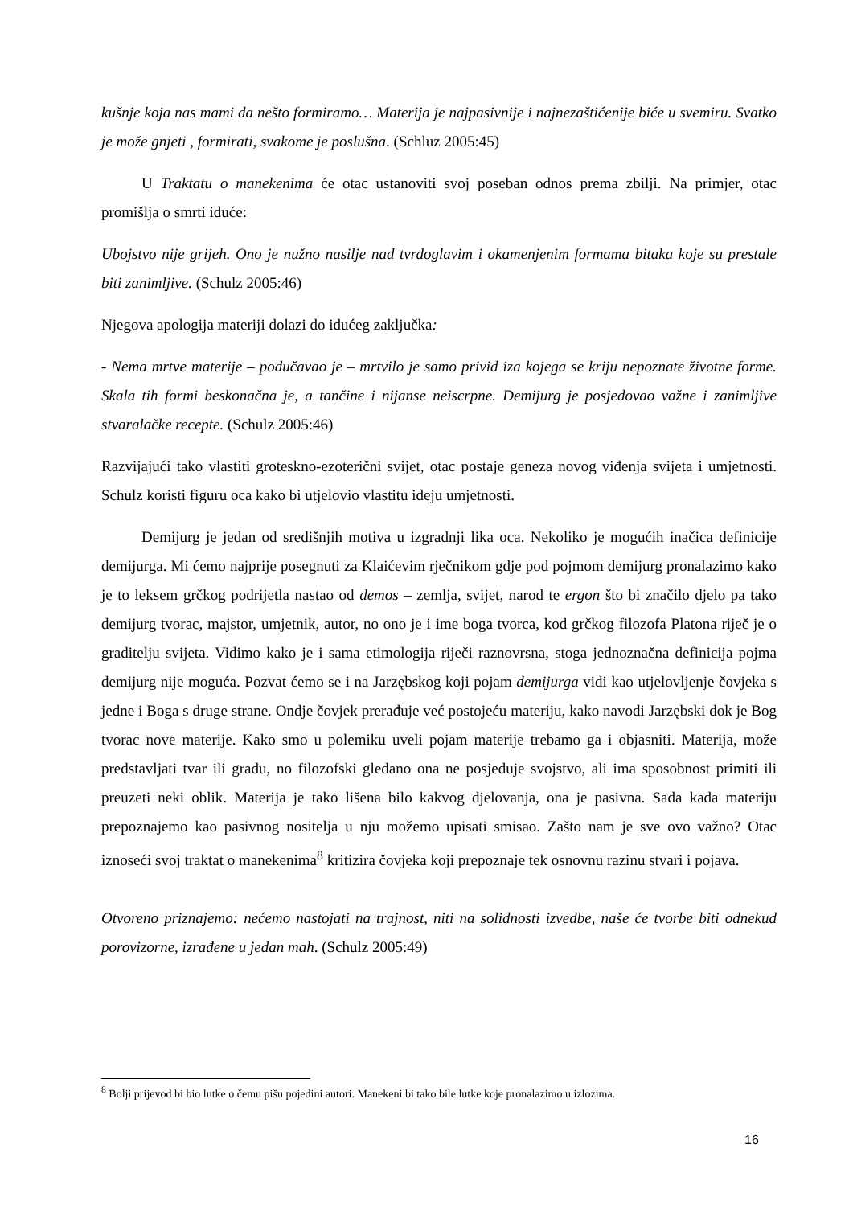kušnje koja nas mami da nešto formiramo… Materija je najpasivnije i najnezaštićenije biće u svemiru. Svatko je može gnjeti , formirati, svakome je poslušna. (Schluz 2005:45)
U Traktatu o manekenima će otac ustanoviti svoj poseban odnos prema zbilji. Na primjer, otac promišlja o smrti iduće:
Ubojstvo nije grijeh. Ono je nužno nasilje nad tvrdoglavim i okamenjenim formama bitaka koje su prestale biti zanimljive. (Schulz 2005:46)
Njegova apologija materiji dolazi do idućeg zaključka:
- Nema mrtve materije – podučavao je – mrtvilo je samo privid iza kojega se kriju nepoznate životne forme. Skala tih formi beskonačna je, a tančine i nijanse neiscrpne. Demijurg je posjedovao važne i zanimljive stvaralačke recepte. (Schulz 2005:46)
Razvijajući tako vlastiti groteskno-ezoterični svijet, otac postaje geneza novog viđenja svijeta i umjetnosti. Schulz koristi figuru oca kako bi utjelovio vlastitu ideju umjetnosti.
Demijurg je jedan od središnjih motiva u izgradnji lika oca. Nekoliko je mogućih inačica definicije demijurga. Mi ćemo najprije posegnuti za Klaićevim rječnikom gdje pod pojmom demijurg pronalazimo kako je to leksem grčkog podrijetla nastao od demos – zemlja, svijet, narod te ergon što bi značilo djelo pa tako demijurg tvorac, majstor, umjetnik, autor, no ono je i ime boga tvorca, kod grčkog filozofa Platona riječ je o graditelju svijeta. Vidimo kako je i sama etimologija riječi raznovrsna, stoga jednoznačna definicija pojma demijurg nije moguća. Pozvat ćemo se i na Jarzębskog koji pojam demijurga vidi kao utjelovljenje čovjeka s jedne i Boga s druge strane. Ondje čovjek prerađuje već postojeću materiju, kako navodi Jarzębski dok je Bog tvorac nove materije. Kako smo u polemiku uveli pojam materije trebamo ga i objasniti. Materija, može predstavljati tvar ili građu, no filozofski gledano ona ne posjeduje svojstvo, ali ima sposobnost primiti ili preuzeti neki oblik. Materija je tako lišena bilo kakvog djelovanja, ona je pasivna. Sada kada materiju prepoznajemo kao pasivnog nositelja u nju možemo upisati smisao. Zašto nam je sve ovo važno? Otac iznoseći svoj traktat o manekenima<sup>8</sup> kritizira čovjeka koji prepoznaje tek osnovnu razinu stvari i pojava.
Otvoreno priznajemo: nećemo nastojati na trajnost, niti na solidnosti izvedbe, naše će tvorbe biti odnekud porovizorne, izrađene u jedan mah. (Schulz 2005:49)
<sup>8</sup> Bolji prijevod bi bio lutke o čemu pišu pojedini autori. Manekeni bi tako bile lutke koje pronalazimo u izlozima.
16